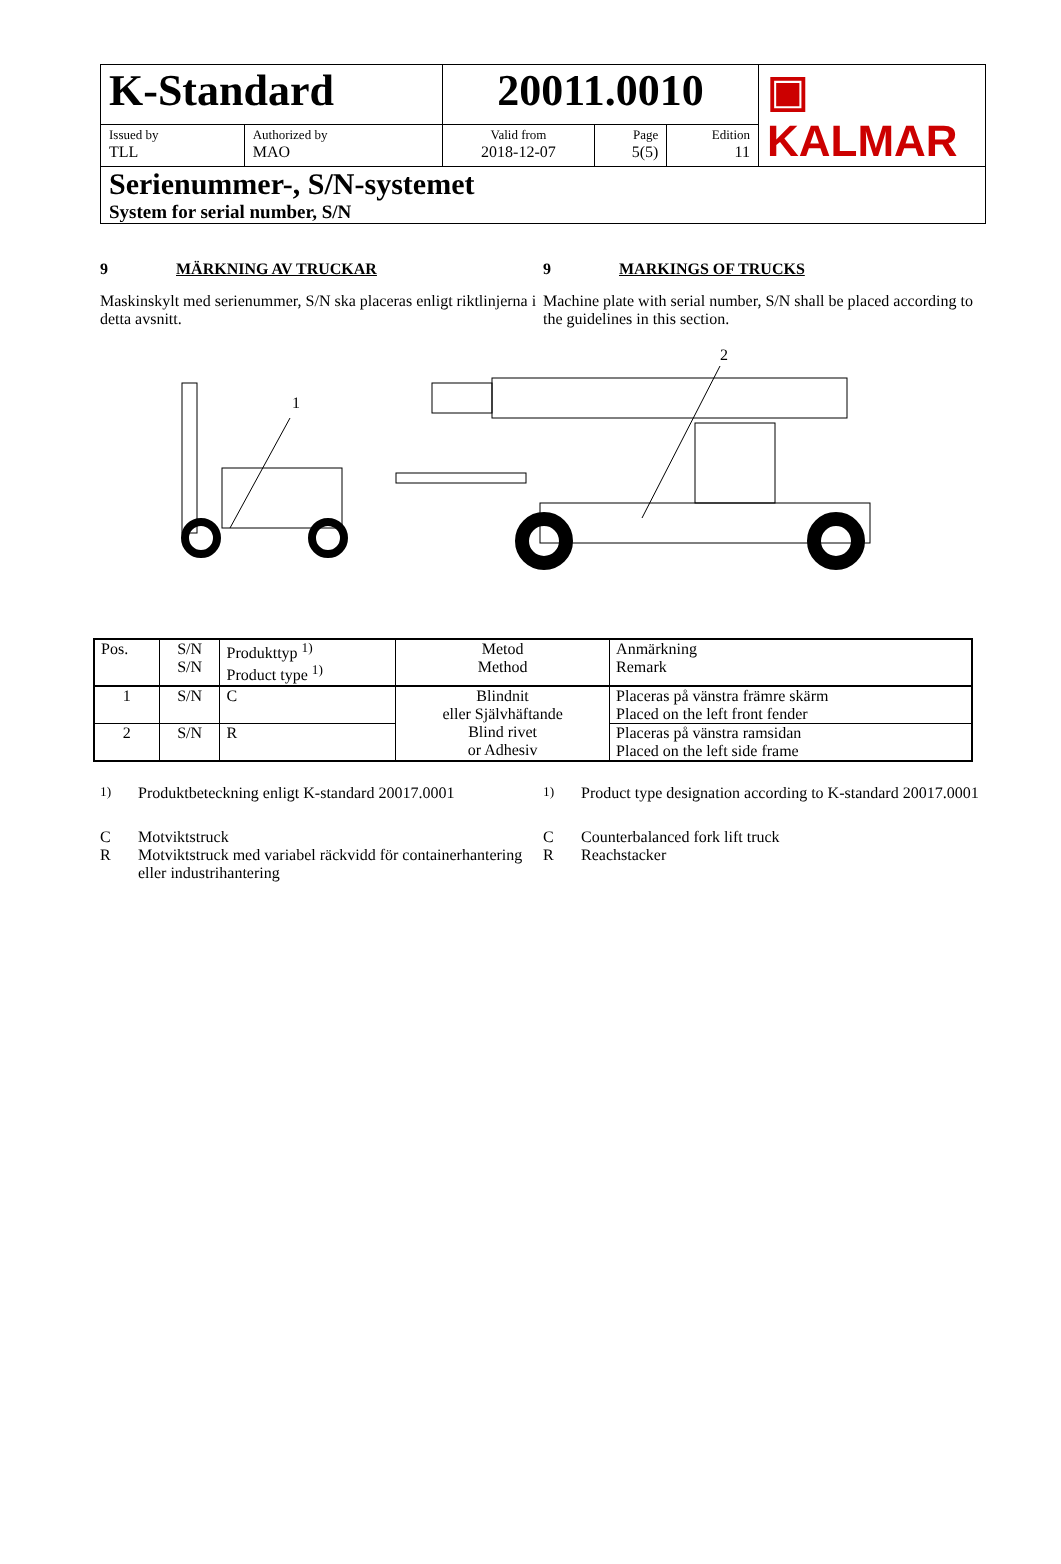| K-Standard | | 20011.0010 | | | ▣ KALMAR |
| Issued by TLL | Authorized by MAO | Valid from 2018-12-07 | Page 5(5) | Edition 11 | |
| Serienummer-, S/N-systemet System for serial number, S/N | | | | | |
9 MÄRKNING AV TRUCKAR
Maskinskylt med serienummer, S/N ska placeras enligt riktlinjerna i detta avsnitt.
9 MARKINGS OF TRUCKS
Machine plate with serial number, S/N shall be placed according to the guidelines in this section.
1
2
| Pos. | S/N S/N | Produkttyp <sup>1)</sup> Product type <sup>1)</sup> | Metod Method | Anmärkning Remark |
| 1 | S/N | C | Blindnit eller Självhäftande Blind rivet or Adhesiv | Placeras på vänstra främre skärm Placed on the left front fender |
| 2 | S/N | R | | Placeras på vänstra ramsidan Placed on the left side frame |
<sup>1)</sup> Produktbeteckning enligt K-standard 20017.0001 <sup>1)</sup> Product type designation according to K-standard 20017.0001
C Motviktstruck
R Motviktstruck med variabel räckvidd för containerhantering eller industrihantering
C Counterbalanced fork lift truck
R Reachstacker